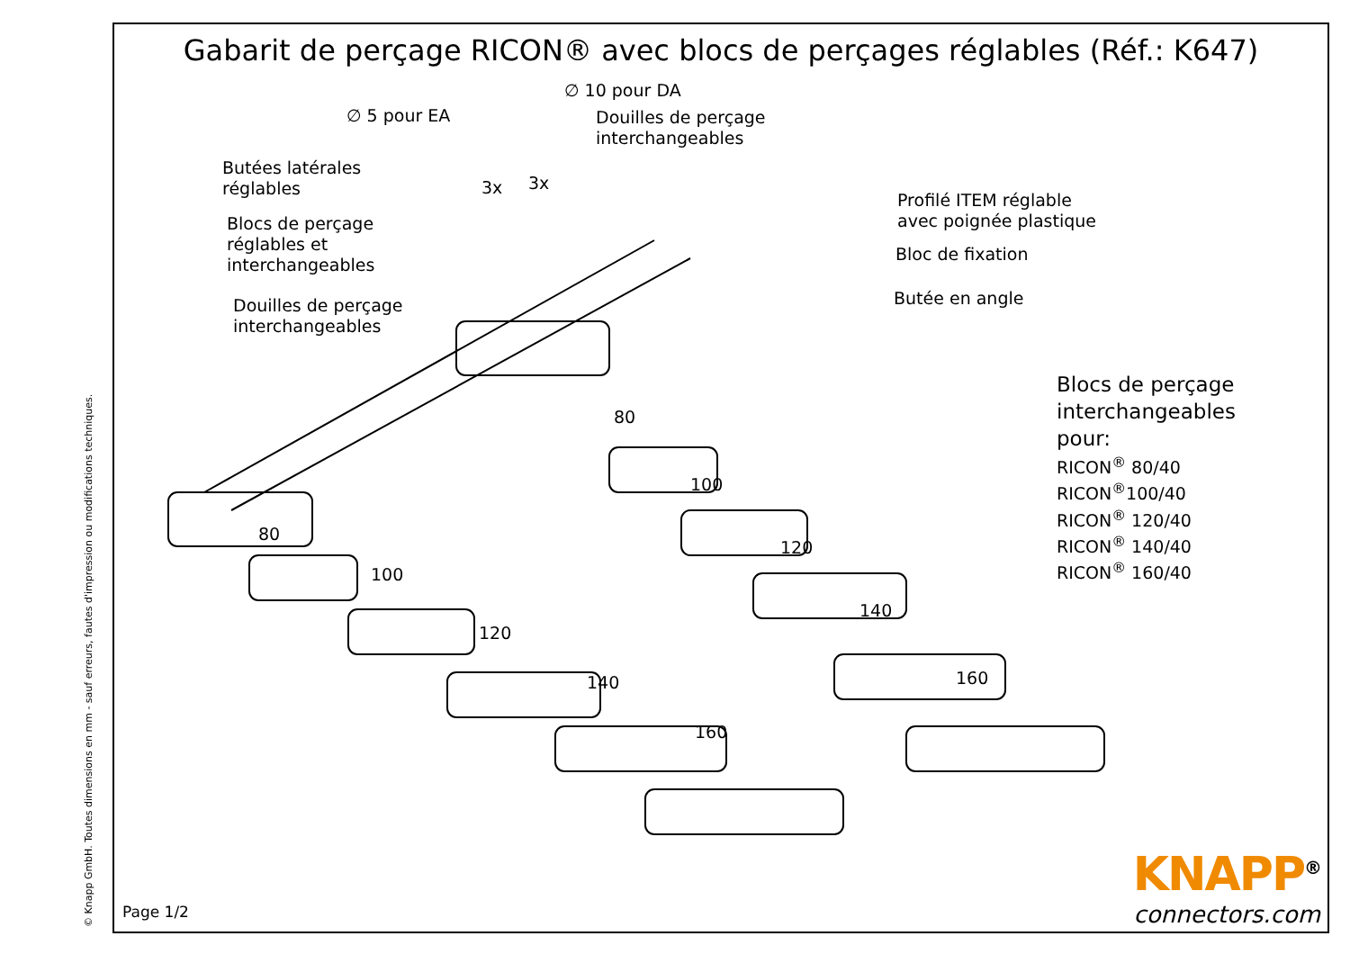© Knapp GmbH. Toutes dimensions en mm - sauf erreurs, fautes d'impression ou modifications techniques.
Gabarit de perçage RICON® avec blocs de perçages réglables (Réf.: K647)
∅ 5 pour EA
∅ 10 pour DA
Douilles de perçage
interchangeables
3x 3x
Butées latérales
réglables
Blocs de perçage
réglables et
interchangeables
Douilles de perçage
interchangeables
Profilé ITEM réglable
avec poignée plastique
Bloc de fixation
Butée en angle
Blocs de perçage
interchangeables
pour:
RICON<sup>®</sup> 80/40
RICON<sup>®</sup>100/40
RICON<sup>®</sup> 120/40
RICON<sup>®</sup> 140/40
RICON<sup>®</sup> 160/40
80
100
120
140
160
80
100
120
140
160
Page 1/2
KNAPP<sup>®</sup>
connectors.com